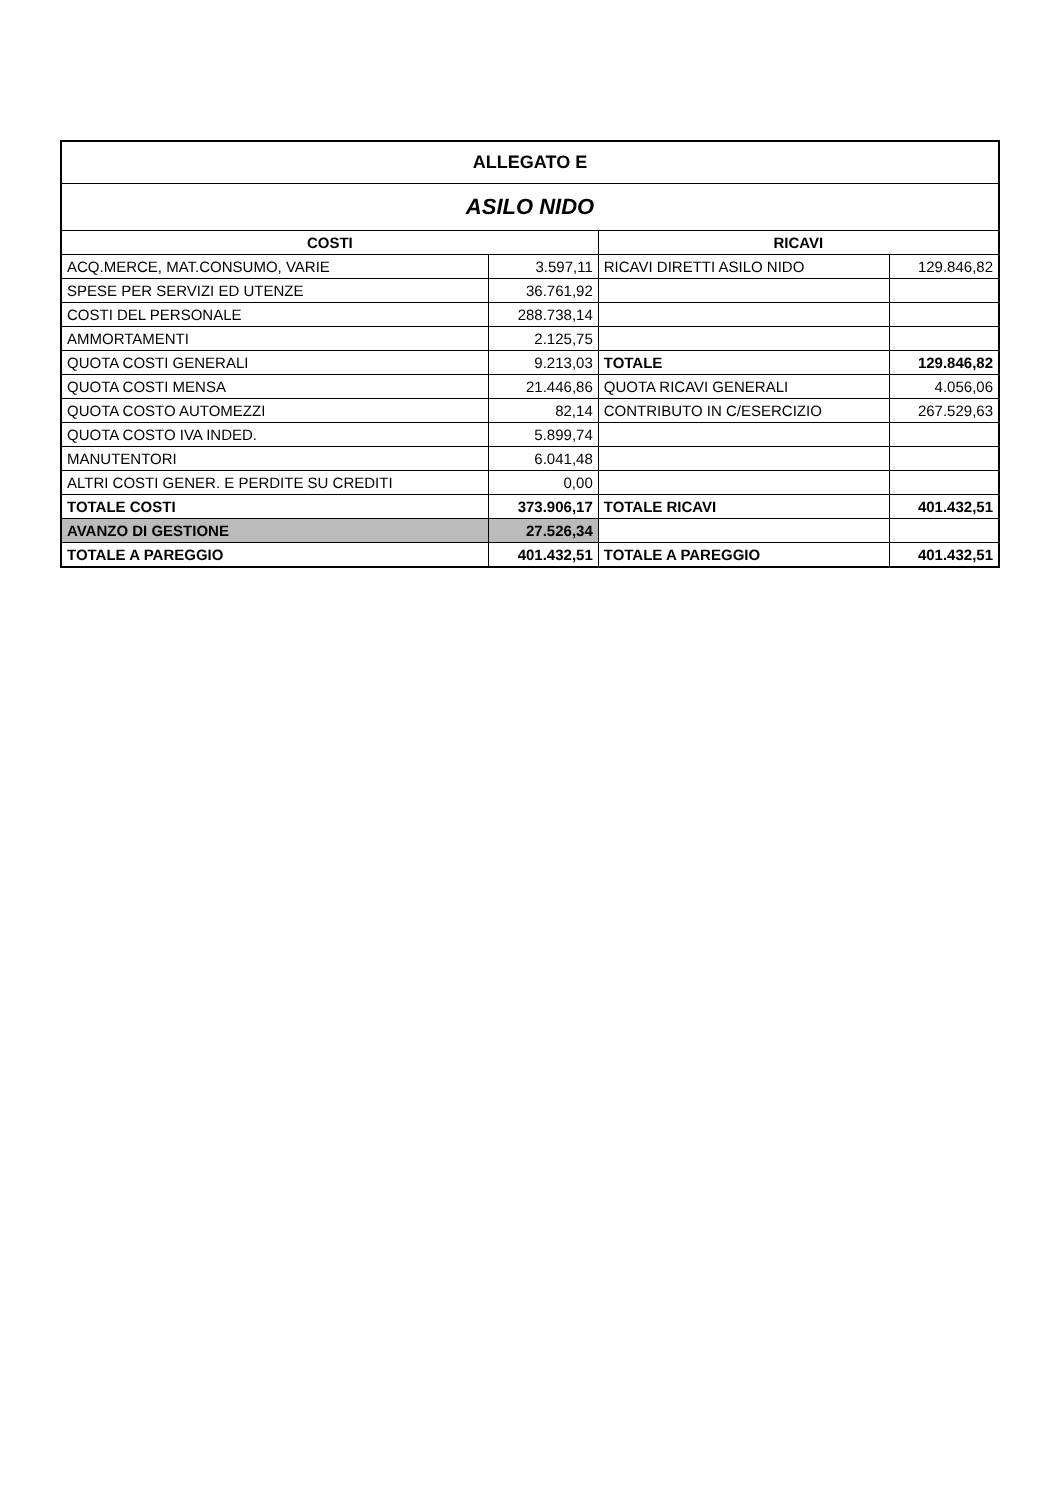| ALLEGATO E | | | |
| ASILO NIDO | | | |
| COSTI | | RICAVI | |
| ACQ.MERCE, MAT.CONSUMO, VARIE | 3.597,11 | RICAVI DIRETTI ASILO NIDO | 129.846,82 |
| SPESE PER SERVIZI ED UTENZE | 36.761,92 | | |
| COSTI DEL PERSONALE | 288.738,14 | | |
| AMMORTAMENTI | 2.125,75 | | |
| QUOTA COSTI GENERALI | 9.213,03 | TOTALE | 129.846,82 |
| QUOTA COSTI MENSA | 21.446,86 | QUOTA RICAVI GENERALI | 4.056,06 |
| QUOTA COSTO AUTOMEZZI | 82,14 | CONTRIBUTO IN C/ESERCIZIO | 267.529,63 |
| QUOTA COSTO IVA INDED. | 5.899,74 | | |
| MANUTENTORI | 6.041,48 | | |
| ALTRI COSTI GENER. E PERDITE SU CREDITI | 0,00 | | |
| TOTALE COSTI | 373.906,17 | TOTALE RICAVI | 401.432,51 |
| AVANZO DI GESTIONE | 27.526,34 | | |
| TOTALE A PAREGGIO | 401.432,51 | TOTALE A PAREGGIO | 401.432,51 |